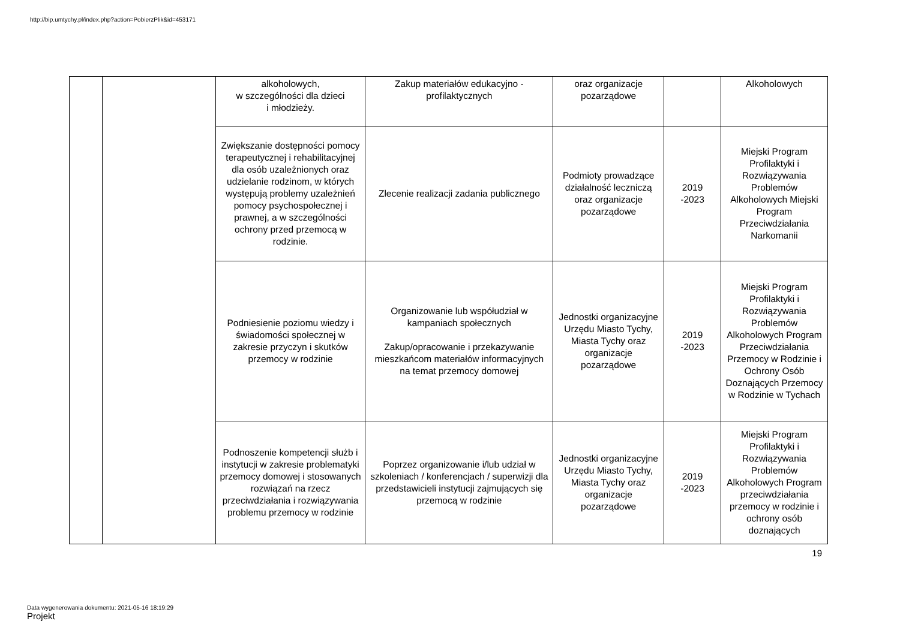http://bip.umtychy.pl/index.php?action=PobierzPlik&id=453171
| | | alkoholowych, w szczególności dla dzieci i młodzieży. | Zakup materiałów edukacyjno - profilaktycznych | oraz organizacje pozarządowe | | Alkoholowych |
| | | Zwiększanie dostępności pomocy terapeutycznej i rehabilitacyjnej dla osób uzależnionych oraz udzielanie rodzinom, w których występują problemy uzależnień pomocy psychospołecznej i prawnej, a w szczególności ochrony przed przemocą w rodzinie. | Zlecenie realizacji zadania publicznego | Podmioty prowadzące działalność leczniczą oraz organizacje pozarządowe | 2019 -2023 | Miejski Program Profilaktyki i Rozwiązywania Problemów Alkoholowych Miejski Program Przeciwdziałania Narkomanii |
| | | Podniesienie poziomu wiedzy i świadomości społecznej w zakresie przyczyn i skutków przemocy w rodzinie | Organizowanie lub współudział w kampaniach społecznych Zakup/opracowanie i przekazywanie mieszkańcom materiałów informacyjnych na temat przemocy domowej | Jednostki organizacyjne Urzędu Miasto Tychy, Miasta Tychy oraz organizacje pozarządowe | 2019 -2023 | Miejski Program Profilaktyki i Rozwiązywania Problemów Alkoholowych Program Przeciwdziałania Przemocy w Rodzinie i Ochrony Osób Doznających Przemocy w Rodzinie w Tychach |
| | | Podnoszenie kompetencji służb i instytucji w zakresie problematyki przemocy domowej i stosowanych rozwiązań na rzecz przeciwdziałania i rozwiązywania problemu przemocy w rodzinie | Poprzez organizowanie i/lub udział w szkoleniach / konferencjach / superwizji dla przedstawicieli instytucji zajmujących się przemocą w rodzinie | Jednostki organizacyjne Urzędu Miasto Tychy, Miasta Tychy oraz organizacje pozarządowe | 2019 -2023 | Miejski Program Profilaktyki i Rozwiązywania Problemów Alkoholowych Program przeciwdziałania przemocy w rodzinie i ochrony osób doznających |
19
Data wygenerowania dokumentu: 2021-05-16 18:19:29
Projekt